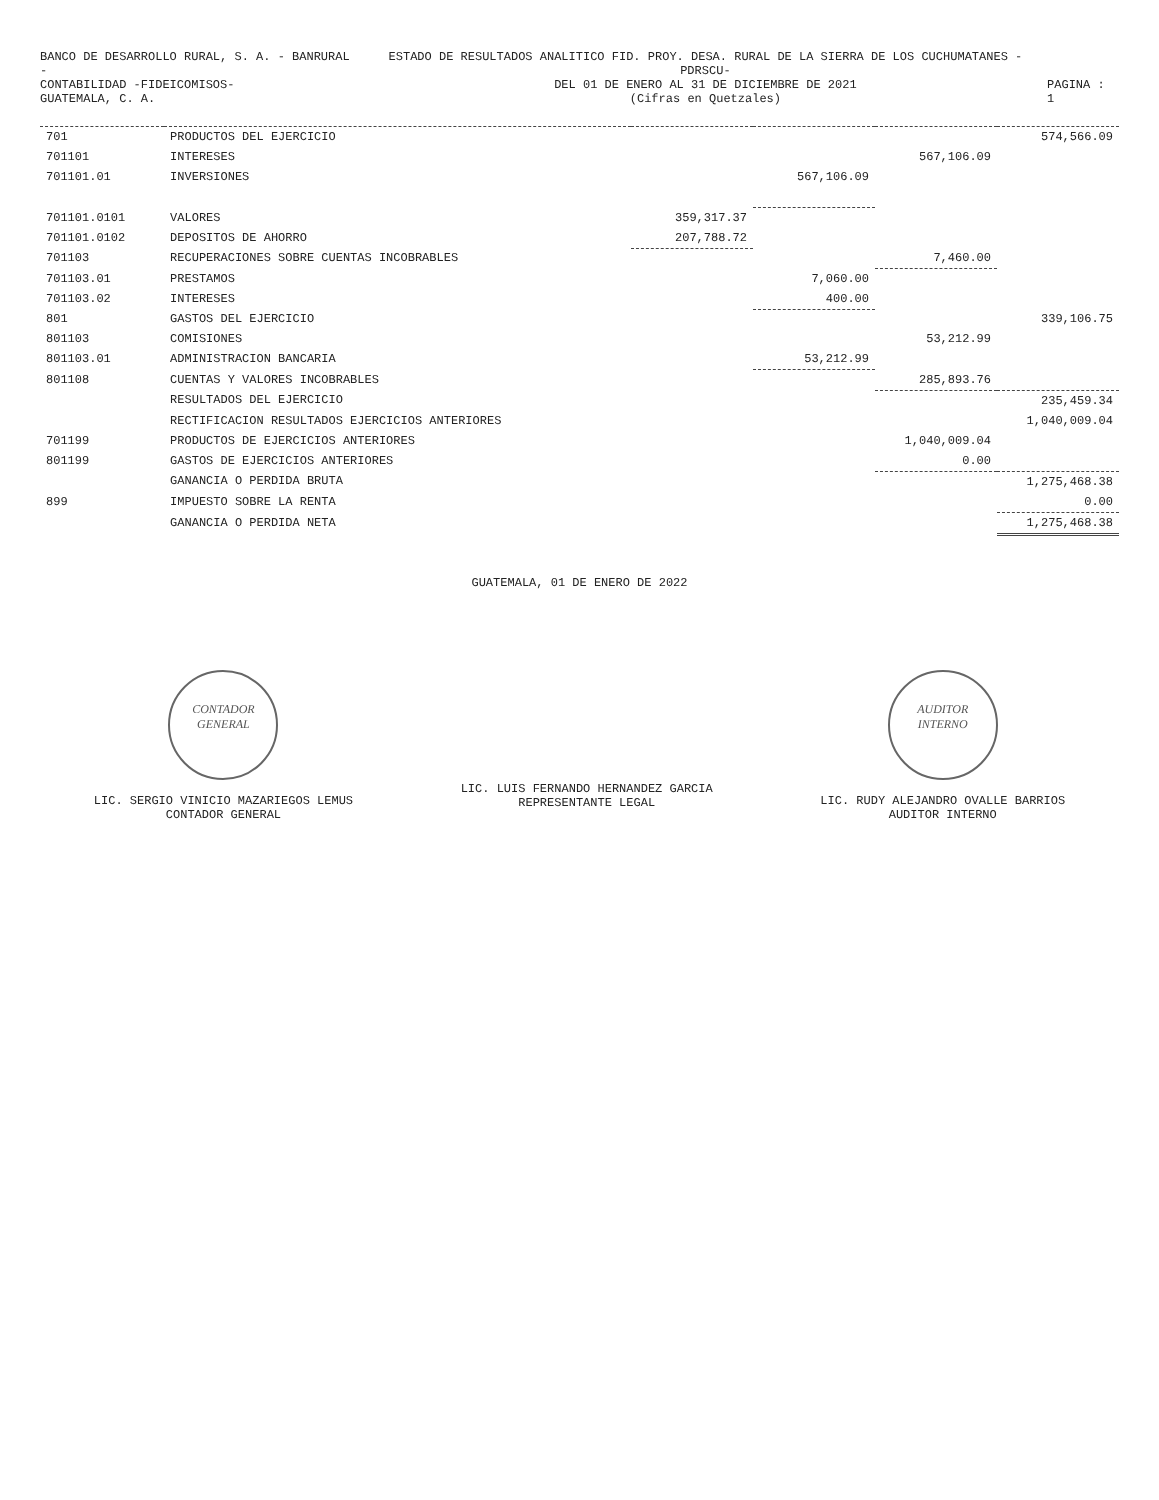BANCO DE DESARROLLO RURAL, S. A. - BANRURAL -
CONTABILIDAD -FIDEICOMISOS-
GUATEMALA, C. A.
ESTADO DE RESULTADOS ANALITICO FID. PROY. DESA. RURAL DE LA SIERRA DE LOS CUCHUMATANES -PDRSCU-
DEL 01 DE ENERO AL 31 DE DICIEMBRE DE 2021
(Cifras en Quetzales)
PAGINA : 1
| 701 | PRODUCTOS DEL EJERCICIO | | | | 574,566.09 |
| 701101 | INTERESES | | | 567,106.09 | |
| 701101.01 | INVERSIONES | | 567,106.09 | | |
| 701101.0101 | VALORES | 359,317.37 | | | |
| 701101.0102 | DEPOSITOS DE AHORRO | 207,788.72 | | | |
| 701103 | RECUPERACIONES SOBRE CUENTAS INCOBRABLES | | | 7,460.00 | |
| 701103.01 | PRESTAMOS | | 7,060.00 | | |
| 701103.02 | INTERESES | | 400.00 | | |
| 801 | GASTOS DEL EJERCICIO | | | | 339,106.75 |
| 801103 | COMISIONES | | | 53,212.99 | |
| 801103.01 | ADMINISTRACION BANCARIA | | 53,212.99 | | |
| 801108 | CUENTAS Y VALORES INCOBRABLES | | | 285,893.76 | |
| | RESULTADOS DEL EJERCICIO | | | | 235,459.34 |
| | RECTIFICACION RESULTADOS EJERCICIOS ANTERIORES | | | | 1,040,009.04 |
| 701199 | PRODUCTOS DE EJERCICIOS ANTERIORES | | | 1,040,009.04 | |
| 801199 | GASTOS DE EJERCICIOS ANTERIORES | | | 0.00 | |
| | GANANCIA O PERDIDA BRUTA | | | | 1,275,468.38 |
| 899 | IMPUESTO SOBRE LA RENTA | | | | 0.00 |
| | GANANCIA O PERDIDA NETA | | | | 1,275,468.38 |
GUATEMALA, 01 DE ENERO DE 2022
CONTADOR
GENERAL
LIC. SERGIO VINICIO MAZARIEGOS LEMUS
CONTADOR GENERAL
LIC. LUIS FERNANDO HERNANDEZ GARCIA
REPRESENTANTE LEGAL
AUDITOR
INTERNO
LIC. RUDY ALEJANDRO OVALLE BARRIOS
AUDITOR INTERNO